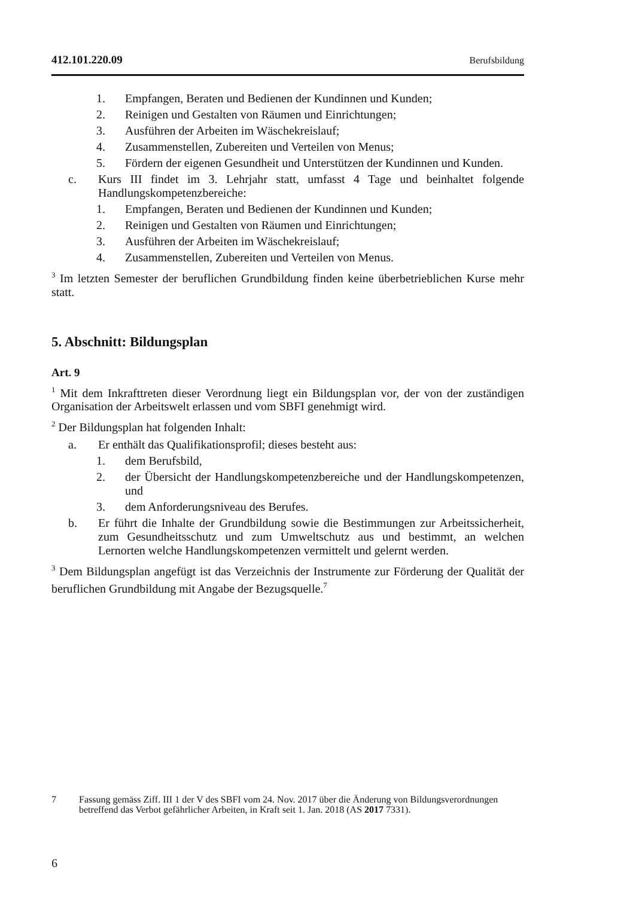412.101.220.09 Berufsbildung
1. Empfangen, Beraten und Bedienen der Kundinnen und Kunden;
2. Reinigen und Gestalten von Räumen und Einrichtungen;
3. Ausführen der Arbeiten im Wäschekreislauf;
4. Zusammenstellen, Zubereiten und Verteilen von Menus;
5. Fördern der eigenen Gesundheit und Unterstützen der Kundinnen und Kunden.
c. Kurs III findet im 3. Lehrjahr statt, umfasst 4 Tage und beinhaltet folgende Handlungskompetenzbereiche:
1. Empfangen, Beraten und Bedienen der Kundinnen und Kunden;
2. Reinigen und Gestalten von Räumen und Einrichtungen;
3. Ausführen der Arbeiten im Wäschekreislauf;
4. Zusammenstellen, Zubereiten und Verteilen von Menus.
<sup>3</sup> Im letzten Semester der beruflichen Grundbildung finden keine überbetrieblichen Kurse mehr statt.
5. Abschnitt: Bildungsplan
Art. 9
<sup>1</sup> Mit dem Inkrafttreten dieser Verordnung liegt ein Bildungsplan vor, der von der zuständigen Organisation der Arbeitswelt erlassen und vom SBFI genehmigt wird.
<sup>2</sup> Der Bildungsplan hat folgenden Inhalt:
a. Er enthält das Qualifikationsprofil; dieses besteht aus:
1. dem Berufsbild,
2. der Übersicht der Handlungskompetenzbereiche und der Handlungs­kompetenzen, und
3. dem Anforderungsniveau des Berufes.
b. Er führt die Inhalte der Grundbildung sowie die Bestimmungen zur Arbeits­sicherheit, zum Gesundheitsschutz und zum Umweltschutz aus und be­stimmt, an welchen Lernorten welche Handlungskompetenzen vermittelt und gelernt werden.
<sup>3</sup> Dem Bildungsplan angefügt ist das Verzeichnis der Instrumente zur Förderung der Qualität der beruflichen Grundbildung mit Angabe der Bezugsquelle.<sup>7</sup>
7 Fassung gemäss Ziff. III 1 der V des SBFI vom 24. Nov. 2017 über die Änderung von Bildungsverordnungen betreffend das Verbot gefährlicher Arbeiten, in Kraft seit 1. Jan. 2018 (AS 2017 7331).
6